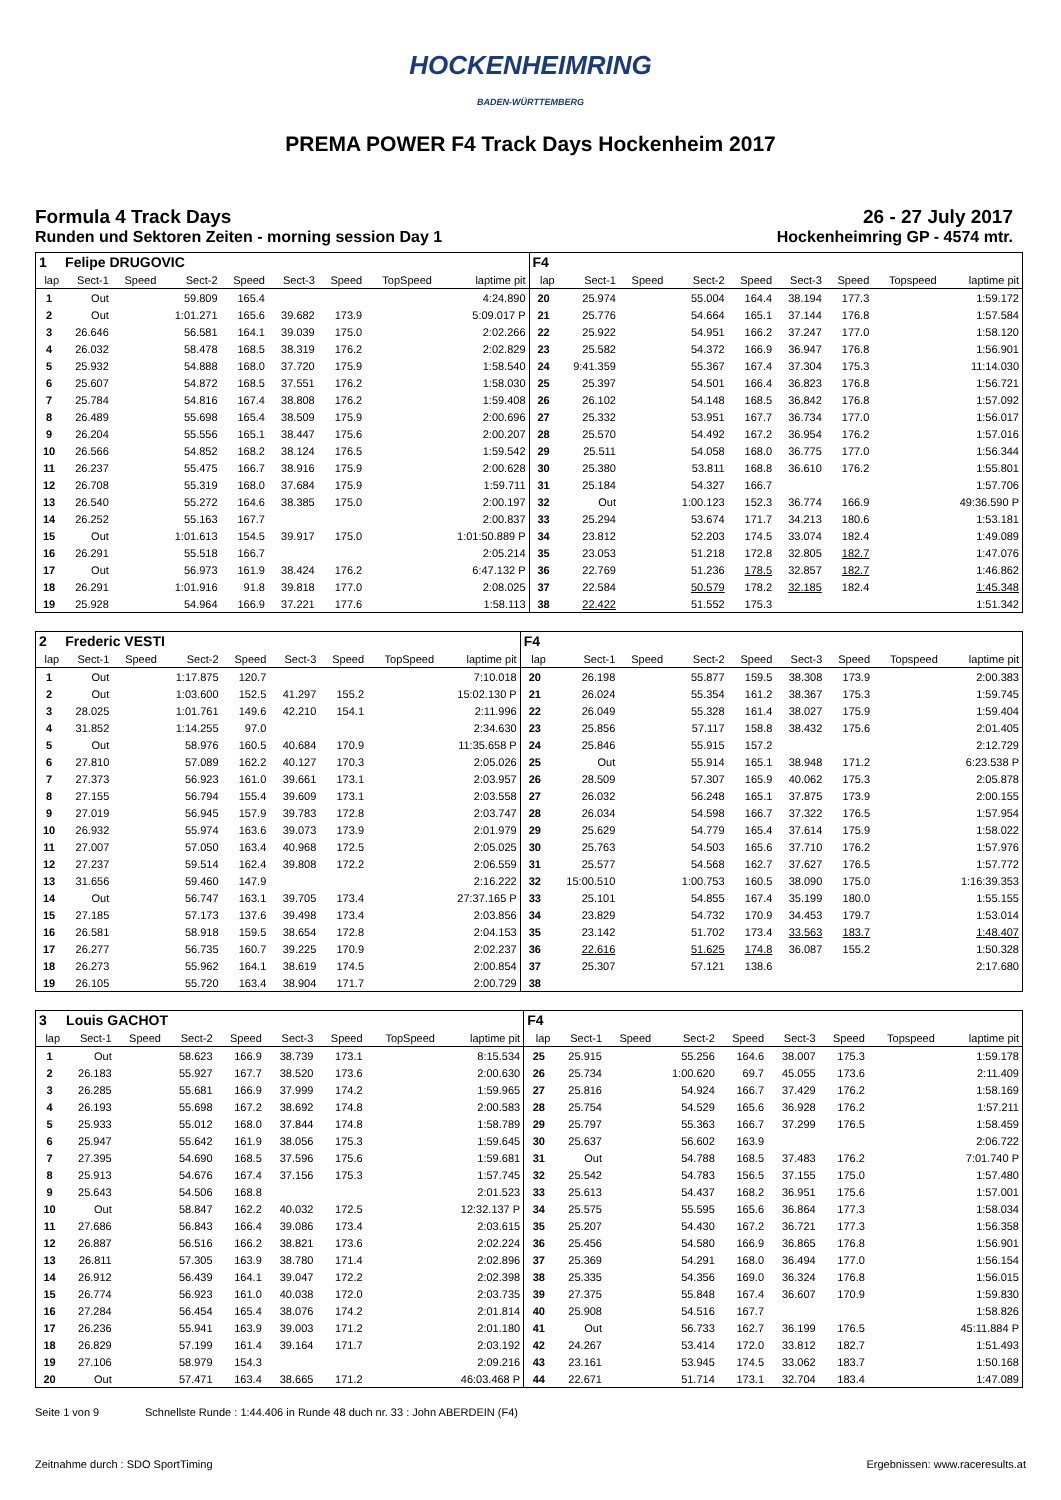HOCKENHEIMRING
BADEN-WÜRTTEMBERG
PREMA POWER F4 Track Days Hockenheim 2017
Formula 4 Track Days 26 - 27 July 2017
Runden und Sektoren Zeiten - morning session Day 1
Hockenheimring GP - 4574 mtr.
| 1 | Felipe DRUGOVIC | | | | | | | | F4 | | | | | | | | |
| lap | Sect-1 | Speed | Sect-2 | Speed | Sect-3 | Speed | TopSpeed | laptime pit | lap | Sect-1 | Speed | Sect-2 | Speed | Sect-3 | Speed | Topspeed | laptime pit |
| 1 | Out | | 59.809 | 165.4 | | | | 4:24.890 | 20 | 25.974 | | 55.004 | 164.4 | 38.194 | 177.3 | | 1:59.172 |
| 2 | Out | | 1:01.271 | 165.6 | 39.682 | 173.9 | | 5:09.017 P | 21 | 25.776 | | 54.664 | 165.1 | 37.144 | 176.8 | | 1:57.584 |
| 3 | 26.646 | | 56.581 | 164.1 | 39.039 | 175.0 | | 2:02.266 | 22 | 25.922 | | 54.951 | 166.2 | 37.247 | 177.0 | | 1:58.120 |
| 4 | 26.032 | | 58.478 | 168.5 | 38.319 | 176.2 | | 2:02.829 | 23 | 25.582 | | 54.372 | 166.9 | 36.947 | 176.8 | | 1:56.901 |
| 5 | 25.932 | | 54.888 | 168.0 | 37.720 | 175.9 | | 1:58.540 | 24 | 9:41.359 | | 55.367 | 167.4 | 37.304 | 175.3 | | 11:14.030 |
| 6 | 25.607 | | 54.872 | 168.5 | 37.551 | 176.2 | | 1:58.030 | 25 | 25.397 | | 54.501 | 166.4 | 36.823 | 176.8 | | 1:56.721 |
| 7 | 25.784 | | 54.816 | 167.4 | 38.808 | 176.2 | | 1:59.408 | 26 | 26.102 | | 54.148 | 168.5 | 36.842 | 176.8 | | 1:57.092 |
| 8 | 26.489 | | 55.698 | 165.4 | 38.509 | 175.9 | | 2:00.696 | 27 | 25.332 | | 53.951 | 167.7 | 36.734 | 177.0 | | 1:56.017 |
| 9 | 26.204 | | 55.556 | 165.1 | 38.447 | 175.6 | | 2:00.207 | 28 | 25.570 | | 54.492 | 167.2 | 36.954 | 176.2 | | 1:57.016 |
| 10 | 26.566 | | 54.852 | 168.2 | 38.124 | 176.5 | | 1:59.542 | 29 | 25.511 | | 54.058 | 168.0 | 36.775 | 177.0 | | 1:56.344 |
| 11 | 26.237 | | 55.475 | 166.7 | 38.916 | 175.9 | | 2:00.628 | 30 | 25.380 | | 53.811 | 168.8 | 36.610 | 176.2 | | 1:55.801 |
| 12 | 26.708 | | 55.319 | 168.0 | 37.684 | 175.9 | | 1:59.711 | 31 | 25.184 | | 54.327 | 166.7 | | | | 1:57.706 |
| 13 | 26.540 | | 55.272 | 164.6 | 38.385 | 175.0 | | 2:00.197 | 32 | Out | | 1:00.123 | 152.3 | 36.774 | 166.9 | | 49:36.590 P |
| 14 | 26.252 | | 55.163 | 167.7 | | | | 2:00.837 | 33 | 25.294 | | 53.674 | 171.7 | 34.213 | 180.6 | | 1:53.181 |
| 15 | Out | | 1:01.613 | 154.5 | 39.917 | 175.0 | | 1:01:50.889 P | 34 | 23.812 | | 52.203 | 174.5 | 33.074 | 182.4 | | 1:49.089 |
| 16 | 26.291 | | 55.518 | 166.7 | | | | 2:05.214 | 35 | 23.053 | | 51.218 | 172.8 | 32.805 | 182.7 | | 1:47.076 |
| 17 | Out | | 56.973 | 161.9 | 38.424 | 176.2 | | 6:47.132 P | 36 | 22.769 | | 51.236 | 178.5 | 32.857 | 182.7 | | 1:46.862 |
| 18 | 26.291 | | 1:01.916 | 91.8 | 39.818 | 177.0 | | 2:08.025 | 37 | 22.584 | | 50.579 | 178.2 | 32.185 | 182.4 | | 1:45.348 |
| 19 | 25.928 | | 54.964 | 166.9 | 37.221 | 177.6 | | 1:58.113 | 38 | 22.422 | | 51.552 | 175.3 | | | | 1:51.342 |
| 2 | Frederic VESTI | | | | | | | | F4 | | | | | | | | |
| lap | Sect-1 | Speed | Sect-2 | Speed | Sect-3 | Speed | TopSpeed | laptime pit | lap | Sect-1 | Speed | Sect-2 | Speed | Sect-3 | Speed | Topspeed | laptime pit |
| 1 | Out | | 1:17.875 | 120.7 | | | | 7:10.018 | 20 | 26.198 | | 55.877 | 159.5 | 38.308 | 173.9 | | 2:00.383 |
| 2 | Out | | 1:03.600 | 152.5 | 41.297 | 155.2 | | 15:02.130 P | 21 | 26.024 | | 55.354 | 161.2 | 38.367 | 175.3 | | 1:59.745 |
| 3 | 28.025 | | 1:01.761 | 149.6 | 42.210 | 154.1 | | 2:11.996 | 22 | 26.049 | | 55.328 | 161.4 | 38.027 | 175.9 | | 1:59.404 |
| 4 | 31.852 | | 1:14.255 | 97.0 | | | | 2:34.630 | 23 | 25.856 | | 57.117 | 158.8 | 38.432 | 175.6 | | 2:01.405 |
| 5 | Out | | 58.976 | 160.5 | 40.684 | 170.9 | | 11:35.658 P | 24 | 25.846 | | 55.915 | 157.2 | | | | 2:12.729 |
| 6 | 27.810 | | 57.089 | 162.2 | 40.127 | 170.3 | | 2:05.026 | 25 | Out | | 55.914 | 165.1 | 38.948 | 171.2 | | 6:23.538 P |
| 7 | 27.373 | | 56.923 | 161.0 | 39.661 | 173.1 | | 2:03.957 | 26 | 28.509 | | 57.307 | 165.9 | 40.062 | 175.3 | | 2:05.878 |
| 8 | 27.155 | | 56.794 | 155.4 | 39.609 | 173.1 | | 2:03.558 | 27 | 26.032 | | 56.248 | 165.1 | 37.875 | 173.9 | | 2:00.155 |
| 9 | 27.019 | | 56.945 | 157.9 | 39.783 | 172.8 | | 2:03.747 | 28 | 26.034 | | 54.598 | 166.7 | 37.322 | 176.5 | | 1:57.954 |
| 10 | 26.932 | | 55.974 | 163.6 | 39.073 | 173.9 | | 2:01.979 | 29 | 25.629 | | 54.779 | 165.4 | 37.614 | 175.9 | | 1:58.022 |
| 11 | 27.007 | | 57.050 | 163.4 | 40.968 | 172.5 | | 2:05.025 | 30 | 25.763 | | 54.503 | 165.6 | 37.710 | 176.2 | | 1:57.976 |
| 12 | 27.237 | | 59.514 | 162.4 | 39.808 | 172.2 | | 2:06.559 | 31 | 25.577 | | 54.568 | 162.7 | 37.627 | 176.5 | | 1:57.772 |
| 13 | 31.656 | | 59.460 | 147.9 | | | | 2:16.222 | 32 | 15:00.510 | | 1:00.753 | 160.5 | 38.090 | 175.0 | | 1:16:39.353 |
| 14 | Out | | 56.747 | 163.1 | 39.705 | 173.4 | | 27:37.165 P | 33 | 25.101 | | 54.855 | 167.4 | 35.199 | 180.0 | | 1:55.155 |
| 15 | 27.185 | | 57.173 | 137.6 | 39.498 | 173.4 | | 2:03.856 | 34 | 23.829 | | 54.732 | 170.9 | 34.453 | 179.7 | | 1:53.014 |
| 16 | 26.581 | | 58.918 | 159.5 | 38.654 | 172.8 | | 2:04.153 | 35 | 23.142 | | 51.702 | 173.4 | 33.563 | 183.7 | | 1:48.407 |
| 17 | 26.277 | | 56.735 | 160.7 | 39.225 | 170.9 | | 2:02.237 | 36 | 22.616 | | 51.625 | 174.8 | 36.087 | 155.2 | | 1:50.328 |
| 18 | 26.273 | | 55.962 | 164.1 | 38.619 | 174.5 | | 2:00.854 | 37 | 25.307 | | 57.121 | 138.6 | | | | 2:17.680 |
| 19 | 26.105 | | 55.720 | 163.4 | 38.904 | 171.7 | | 2:00.729 | 38 | | | | | | | | |
| 3 | Louis GACHOT | | | | | | | | F4 | | | | | | | | |
| lap | Sect-1 | Speed | Sect-2 | Speed | Sect-3 | Speed | TopSpeed | laptime pit | lap | Sect-1 | Speed | Sect-2 | Speed | Sect-3 | Speed | Topspeed | laptime pit |
| 1 | Out | | 58.623 | 166.9 | 38.739 | 173.1 | | 8:15.534 | 25 | 25.915 | | 55.256 | 164.6 | 38.007 | 175.3 | | 1:59.178 |
| 2 | 26.183 | | 55.927 | 167.7 | 38.520 | 173.6 | | 2:00.630 | 26 | 25.734 | | 1:00.620 | 69.7 | 45.055 | 173.6 | | 2:11.409 |
| 3 | 26.285 | | 55.681 | 166.9 | 37.999 | 174.2 | | 1:59.965 | 27 | 25.816 | | 54.924 | 166.7 | 37.429 | 176.2 | | 1:58.169 |
| 4 | 26.193 | | 55.698 | 167.2 | 38.692 | 174.8 | | 2:00.583 | 28 | 25.754 | | 54.529 | 165.6 | 36.928 | 176.2 | | 1:57.211 |
| 5 | 25.933 | | 55.012 | 168.0 | 37.844 | 174.8 | | 1:58.789 | 29 | 25.797 | | 55.363 | 166.7 | 37.299 | 176.5 | | 1:58.459 |
| 6 | 25.947 | | 55.642 | 161.9 | 38.056 | 175.3 | | 1:59.645 | 30 | 25.637 | | 56.602 | 163.9 | | | | 2:06.722 |
| 7 | 27.395 | | 54.690 | 168.5 | 37.596 | 175.6 | | 1:59.681 | 31 | Out | | 54.788 | 168.5 | 37.483 | 176.2 | | 7:01.740 P |
| 8 | 25.913 | | 54.676 | 167.4 | 37.156 | 175.3 | | 1:57.745 | 32 | 25.542 | | 54.783 | 156.5 | 37.155 | 175.0 | | 1:57.480 |
| 9 | 25.643 | | 54.506 | 168.8 | | | | 2:01.523 | 33 | 25.613 | | 54.437 | 168.2 | 36.951 | 175.6 | | 1:57.001 |
| 10 | Out | | 58.847 | 162.2 | 40.032 | 172.5 | | 12:32.137 P | 34 | 25.575 | | 55.595 | 165.6 | 36.864 | 177.3 | | 1:58.034 |
| 11 | 27.686 | | 56.843 | 166.4 | 39.086 | 173.4 | | 2:03.615 | 35 | 25.207 | | 54.430 | 167.2 | 36.721 | 177.3 | | 1:56.358 |
| 12 | 26.887 | | 56.516 | 166.2 | 38.821 | 173.6 | | 2:02.224 | 36 | 25.456 | | 54.580 | 166.9 | 36.865 | 176.8 | | 1:56.901 |
| 13 | 26.811 | | 57.305 | 163.9 | 38.780 | 171.4 | | 2:02.896 | 37 | 25.369 | | 54.291 | 168.0 | 36.494 | 177.0 | | 1:56.154 |
| 14 | 26.912 | | 56.439 | 164.1 | 39.047 | 172.2 | | 2:02.398 | 38 | 25.335 | | 54.356 | 169.0 | 36.324 | 176.8 | | 1:56.015 |
| 15 | 26.774 | | 56.923 | 161.0 | 40.038 | 172.0 | | 2:03.735 | 39 | 27.375 | | 55.848 | 167.4 | 36.607 | 170.9 | | 1:59.830 |
| 16 | 27.284 | | 56.454 | 165.4 | 38.076 | 174.2 | | 2:01.814 | 40 | 25.908 | | 54.516 | 167.7 | | | | 1:58.826 |
| 17 | 26.236 | | 55.941 | 163.9 | 39.003 | 171.2 | | 2:01.180 | 41 | Out | | 56.733 | 162.7 | 36.199 | 176.5 | | 45:11.884 P |
| 18 | 26.829 | | 57.199 | 161.4 | 39.164 | 171.7 | | 2:03.192 | 42 | 24.267 | | 53.414 | 172.0 | 33.812 | 182.7 | | 1:51.493 |
| 19 | 27.106 | | 58.979 | 154.3 | | | | 2:09.216 | 43 | 23.161 | | 53.945 | 174.5 | 33.062 | 183.7 | | 1:50.168 |
| 20 | Out | | 57.471 | 163.4 | 38.665 | 171.2 | | 46:03.468 P | 44 | 22.671 | | 51.714 | 173.1 | 32.704 | 183.4 | | 1:47.089 |
Seite 1 von 9 Schnellste Runde : 1:44.406 in Runde 48 duch nr. 33 : John ABERDEIN (F4)
Zeitnahme durch : SDO SportTiming Ergebnissen: www.raceresults.at